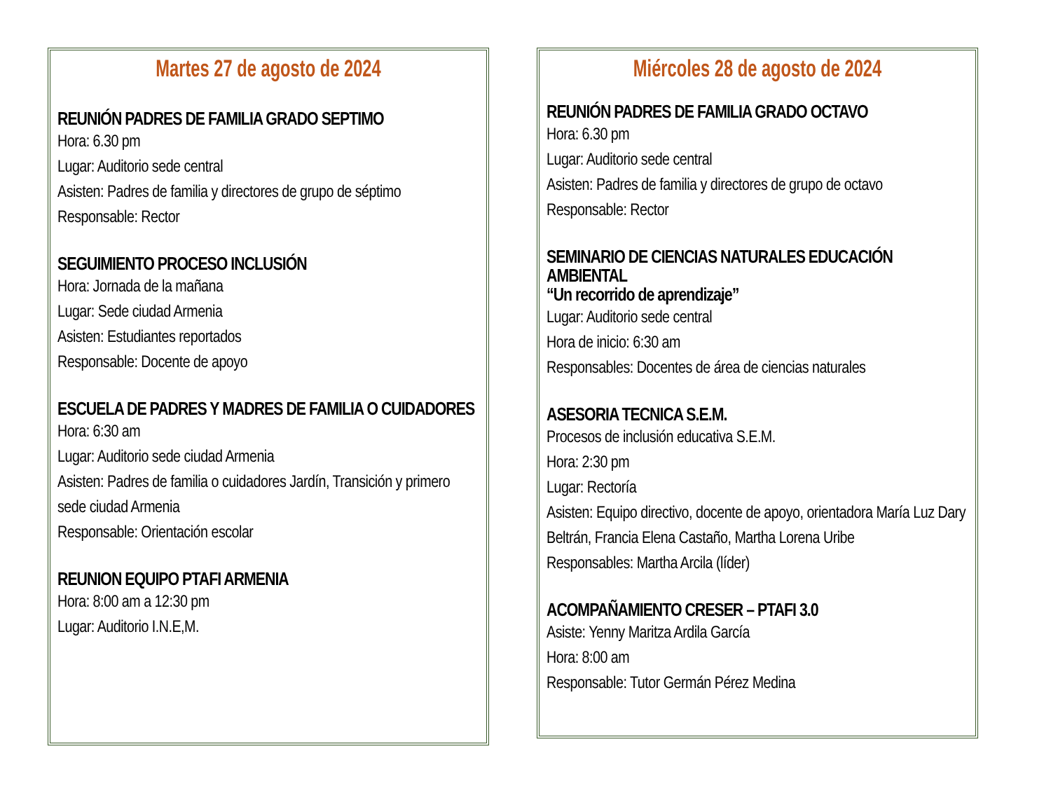Martes 27 de agosto de 2024
REUNIÓN PADRES DE FAMILIA GRADO SEPTIMO
Hora: 6.30 pm
Lugar: Auditorio sede central
Asisten: Padres de familia y directores de grupo de séptimo
Responsable: Rector
SEGUIMIENTO PROCESO INCLUSIÓN
Hora: Jornada de la mañana
Lugar: Sede ciudad Armenia
Asisten: Estudiantes reportados
Responsable: Docente de apoyo
ESCUELA DE PADRES Y MADRES DE FAMILIA O CUIDADORES
Hora: 6:30 am
Lugar: Auditorio sede ciudad Armenia
Asisten: Padres de familia o cuidadores Jardín, Transición y primero sede ciudad Armenia
Responsable: Orientación escolar
REUNION EQUIPO PTAFI ARMENIA
Hora: 8:00 am a 12:30 pm
Lugar: Auditorio I.N.E,M.
Miércoles 28 de agosto de 2024
REUNIÓN PADRES DE FAMILIA GRADO OCTAVO
Hora: 6.30 pm
Lugar: Auditorio sede central
Asisten: Padres de familia y directores de grupo de octavo
Responsable: Rector
SEMINARIO DE CIENCIAS NATURALES EDUCACIÓN AMBIENTAL
“Un recorrido de aprendizaje”
Lugar: Auditorio sede central
Hora de inicio: 6:30 am
Responsables: Docentes de área de ciencias naturales
ASESORIA TECNICA S.E.M.
Procesos de inclusión educativa S.E.M.
Hora: 2:30 pm
Lugar: Rectoría
Asisten: Equipo directivo, docente de apoyo, orientadora María Luz Dary Beltrán, Francia Elena Castaño, Martha Lorena Uribe
Responsables: Martha Arcila (líder)
ACOMPAÑAMIENTO CRESER – PTAFI 3.0
Asiste: Yenny Maritza Ardila García
Hora: 8:00 am
Responsable: Tutor Germán Pérez Medina